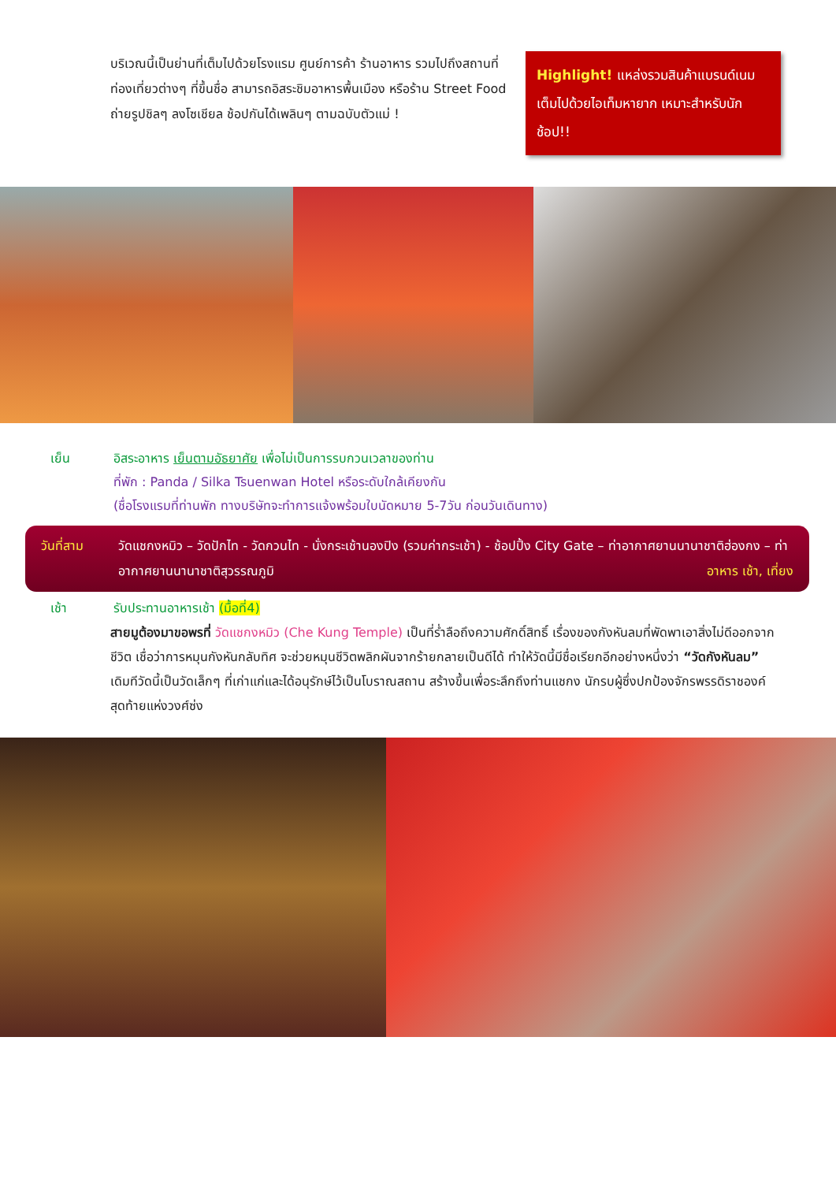บริเวณนี้เป็นย่านที่เต็มไปด้วยโรงแรม ศูนย์การค้า ร้านอาหาร รวมไปถึงสถานที่ท่องเที่ยวต่างๆ ที่ขึ้นชื่อ สามารถอิสระชิมอาหารพื้นเมือง หรือร้าน Street Food ถ่ายรูปชิลๆ ลงโซเชียล ช้อปกันได้เพลินๆ ตามฉบับตัวแม่ !
Highlight! แหล่งรวมสินค้าแบรนด์เนม เต็มไปด้วยไอเท็มหายาก เหมาะสำหรับนักช้อป!!
เย็น อิสระอาหาร เย็นตามอัธยาศัย เพื่อไม่เป็นการรบกวนเวลาของท่าน
ที่พัก : Panda / Silka Tsuenwan Hotel หรือระดับใกล้เคียงกัน
(ชื่อโรงแรมที่ท่านพัก ทางบริษัทจะทำการแจ้งพร้อมใบนัดหมาย 5-7วัน ก่อนวันเดินทาง)
วันที่สาม วัดแชกงหมิว – วัดปักไท - วัดกวนไท - นั่งกระเช้านองปิง (รวมค่ากระเช้า) - ช้อปปิ้ง City Gate – ท่าอากาศยานนานาชาติฮ่องกง – ท่าอากาศยานนานาชาติสุวรรณภูมิ อาหาร เช้า, เที่ยง
เช้า รับประทานอาหารเช้า (มื้อที่4)
สายมูต้องมาขอพรที่ วัดแชกงหมิว (Che Kung Temple) เป็นที่ร่ำลือถึงความศักดิ์สิทธิ์ เรื่องของกังหันลมที่พัดพาเอาสิ่งไม่ดีออกจากชีวิต เชื่อว่าการหมุนกังหันกลับทิศ จะช่วยหมุนชีวิตพลิกผันจากร้ายกลายเป็นดีได้ ทำให้วัดนี้มีชื่อเรียกอีกอย่างหนึ่งว่า “วัดกังหันลม” เดิมทีวัดนี้เป็นวัดเล็กๆ ที่เก่าแก่และได้อนุรักษ์ไว้เป็นโบราณสถาน สร้างขึ้นเพื่อระลึกถึงท่านแชกง นักรบผู้ซึ่งปกป้องจักรพรรดิราชองค์สุดท้ายแห่งวงศ์ซ่ง